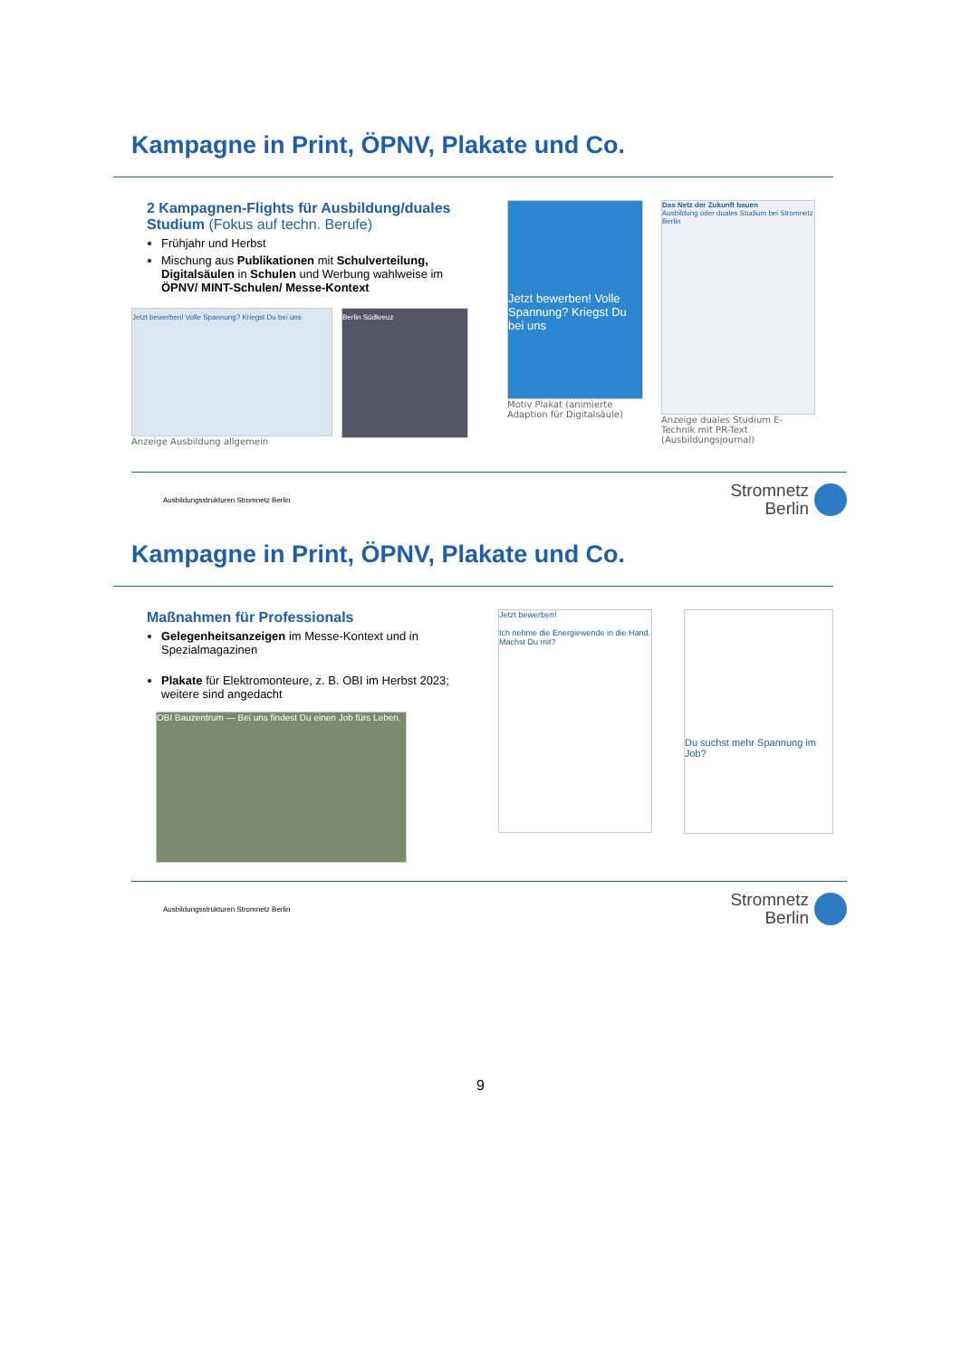Kampagne in Print, ÖPNV, Plakate und Co.
2 Kampagnen-Flights für Ausbildung/duales Studium (Fokus auf techn. Berufe)
Frühjahr und Herbst
Mischung aus Publikationen mit Schulverteilung, Digitalsäulen in Schulen und Werbung wahlweise im ÖPNV/ MINT-Schulen/ Messe-Kontext
Jetzt bewerben! Volle Spannung? Kriegst Du bei uns
Anzeige Ausbildung allgemein
Berlin Südkreuz
Jetzt bewerben! Volle Spannung? Kriegst Du bei uns
Motiv Plakat (animierte Adaption für Digitalsäule)
Das Netz der Zukunft bauen
Ausbildung oder duales Studium bei Stromnetz Berlin
Anzeige duales Studium E-Technik mit PR-Text (Ausbildungsjournal)
Ausbildungsstrukturen Stromnetz Berlin
Stromnetz
Berlin
Kampagne in Print, ÖPNV, Plakate und Co.
Maßnahmen für Professionals
Gelegenheitsanzeigen im Messe-Kontext und in Spezialmagazinen
Plakate für Elektromonteure, z. B. OBI im Herbst 2023; weitere sind angedacht
OBI Bauzentrum — Bei uns findest Du einen Job fürs Leben.
Jetzt bewerben!
Ich nehme die Energiewende in die Hand. Machst Du mit?
Du suchst mehr Spannung im Job?
Ausbildungsstrukturen Stromnetz Berlin
Stromnetz
Berlin
9